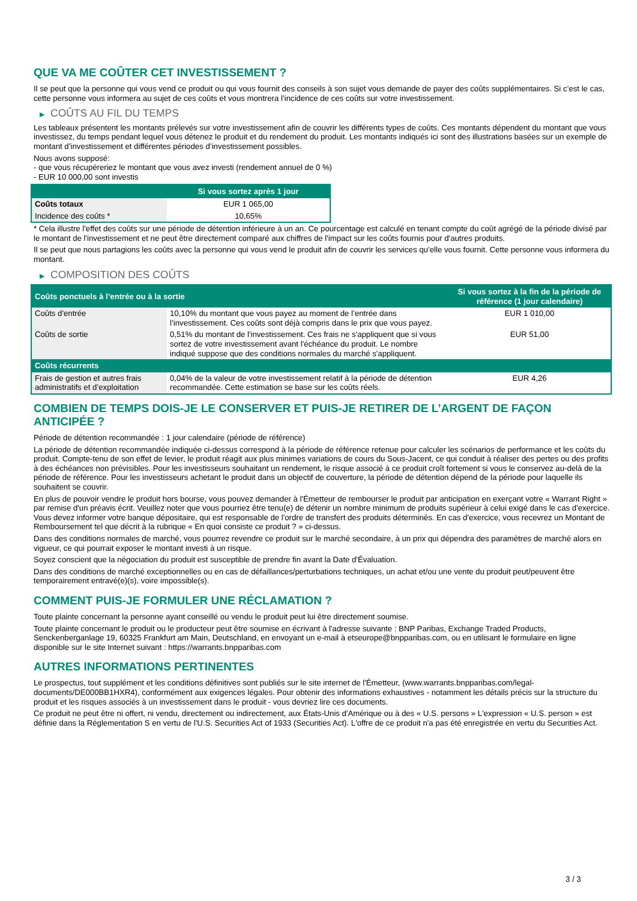QUE VA ME COÛTER CET INVESTISSEMENT ?
Il se peut que la personne qui vous vend ce produit ou qui vous fournit des conseils à son sujet vous demande de payer des coûts supplémentaires. Si c’est le cas, cette personne vous informera au sujet de ces coûts et vous montrera l’incidence de ces coûts sur votre investissement.
▶ COÛTS AU FIL DU TEMPS
Les tableaux présentent les montants prélevés sur votre investissement afin de couvrir les différents types de coûts. Ces montants dépendent du montant que vous investissez, du temps pendant lequel vous détenez le produit et du rendement du produit. Les montants indiqués ici sont des illustrations basées sur un exemple de montant d’investissement et différentes périodes d’investissement possibles.
Nous avons supposé:
- que vous récupéreriez le montant que vous avez investi (rendement annuel de 0 %)
- EUR 10 000,00 sont investis
| | Si vous sortez après 1 jour |
| --- | --- |
| Coûts totaux | EUR 1 065,00 |
| Incidence des coûts * | 10,65% |
* Cela illustre l'effet des coûts sur une période de détention inférieure à un an. Ce pourcentage est calculé en tenant compte du coût agrégé de la période divisé par le montant de l'investissement et ne peut être directement comparé aux chiffres de l'impact sur les coûts fournis pour d'autres produits.
Il se peut que nous partagions les coûts avec la personne qui vous vend le produit afin de couvrir les services qu’elle vous fournit. Cette personne vous informera du montant.
▶ COMPOSITION DES COÛTS
| Coûts ponctuels à l’entrée ou à la sortie | | Si vous sortez à la fin de la période de référence (1 jour calendaire) |
| --- | --- | --- |
| Coûts d'entrée | 10,10% du montant que vous payez au moment de l’entrée dans l’investissement. Ces coûts sont déjà compris dans le prix que vous payez. | EUR 1 010,00 |
| Coûts de sortie | 0,51% du montant de l'investissement. Ces frais ne s'appliquent que si vous sortez de votre investissement avant l'échéance du produit. Le nombre indiqué suppose que des conditions normales du marché s'appliquent. | EUR 51,00 |
| Coûts récurrents | | |
| Frais de gestion et autres frais administratifs et d’exploitation | 0,04% de la valeur de votre investissement relatif à la période de détention recommandée. Cette estimation se base sur les coûts réels. | EUR 4,26 |
COMBIEN DE TEMPS DOIS-JE LE CONSERVER ET PUIS-JE RETIRER DE L’ARGENT DE FAÇON ANTICIPÉE ?
Période de détention recommandée : 1 jour calendaire (période de référence)
La période de détention recommandée indiquée ci-dessus correspond à la période de référence retenue pour calculer les scénarios de performance et les coûts du produit. Compte-tenu de son effet de levier, le produit réagit aux plus minimes variations de cours du Sous-Jacent, ce qui conduit à réaliser des pertes ou des profits à des échéances non prévisibles. Pour les investisseurs souhaitant un rendement, le risque associé à ce produit croît fortement si vous le conservez au-delà de la période de référence. Pour les investisseurs achetant le produit dans un objectif de couverture, la période de détention dépend de la période pour laquelle ils souhaitent se couvrir.
En plus de pouvoir vendre le produit hors bourse, vous pouvez demander à l'Émetteur de rembourser le produit par anticipation en exerçant votre « Warrant Right » par remise d'un préavis écrit. Veuillez noter que vous pourriez être tenu(e) de détenir un nombre minimum de produits supérieur à celui exigé dans le cas d'exercice. Vous devez informer votre banque dépositaire, qui est responsable de l'ordre de transfert des produits déterminés. En cas d'exercice, vous recevrez un Montant de Remboursement tel que décrit à la rubrique « En quoi consiste ce produit ? » ci-dessus.
Dans des conditions normales de marché, vous pourrez revendre ce produit sur le marché secondaire, à un prix qui dépendra des paramètres de marché alors en vigueur, ce qui pourrait exposer le montant investi à un risque.
Soyez conscient que la négociation du produit est susceptible de prendre fin avant la Date d'Évaluation.
Dans des conditions de marché exceptionnelles ou en cas de défaillances/perturbations techniques, un achat et/ou une vente du produit peut/peuvent être temporairement entravé(e)(s), voire impossible(s).
COMMENT PUIS-JE FORMULER UNE RÉCLAMATION ?
Toute plainte concernant la personne ayant conseillé ou vendu le produit peut lui être directement soumise.
Toute plainte concernant le produit ou le producteur peut être soumise en écrivant à l'adresse suivante : BNP Paribas, Exchange Traded Products, Senckenberganlage 19, 60325 Frankfurt am Main, Deutschland, en envoyant un e-mail à etseurope@bnpparibas.com, ou en utilisant le formulaire en ligne disponible sur le site Internet suivant : https://warrants.bnpparibas.com
AUTRES INFORMATIONS PERTINENTES
Le prospectus, tout supplément et les conditions définitives sont publiés sur le site internet de l'Émetteur, (www.warrants.bnpparibas.com/legal-documents/DE000BB1HXR4), conformément aux exigences légales. Pour obtenir des informations exhaustives - notamment les détails précis sur la structure du produit et les risques associés à un investissement dans le produit - vous devriez lire ces documents.
Ce produit ne peut être ni offert, ni vendu, directement ou indirectement, aux États-Unis d'Amérique ou à des « U.S. persons » L'expression « U.S. person » est définie dans la Réglementation S en vertu de l'U.S. Securities Act of 1933 (Securities Act). L'offre de ce produit n'a pas été enregistrée en vertu du Securities Act.
3 / 3